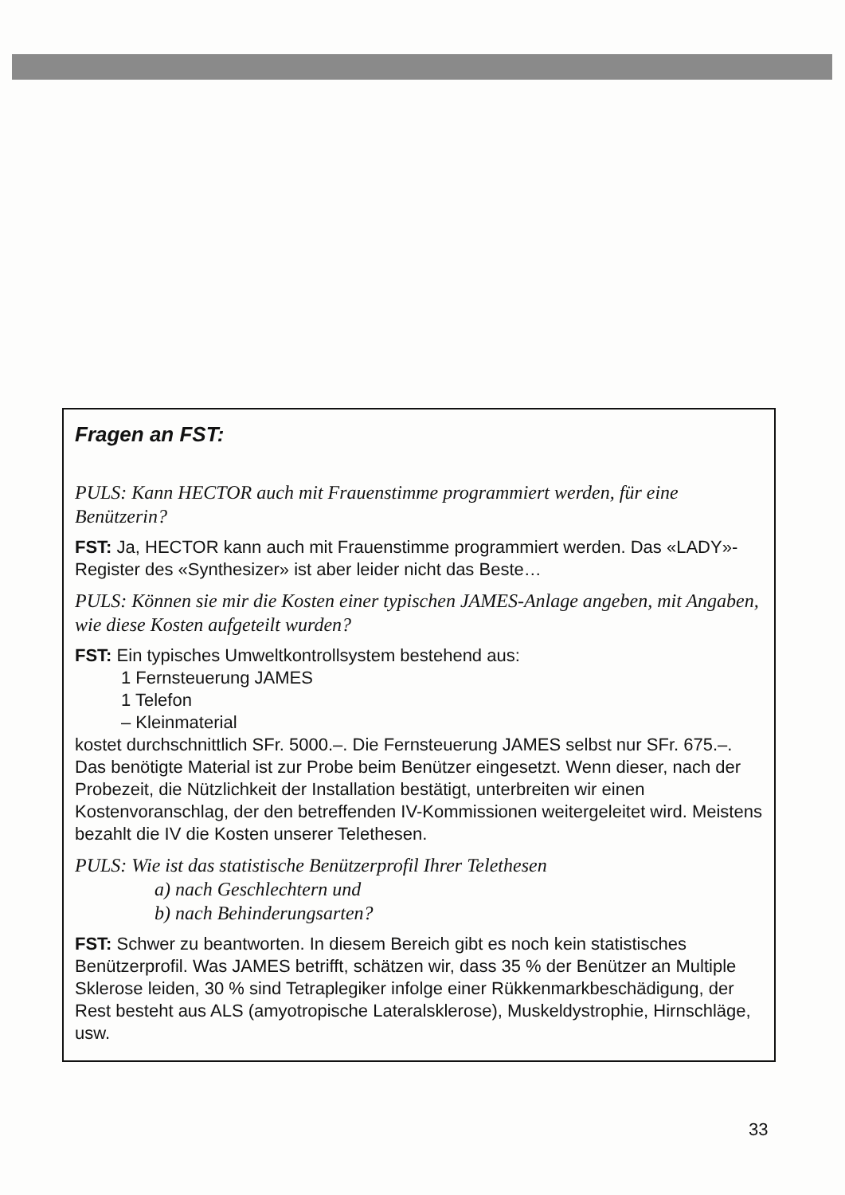Fragen an FST:
PULS: Kann HECTOR auch mit Frauenstimme programmiert werden, für eine Benützerin?
FST: Ja, HECTOR kann auch mit Frauenstimme programmiert werden. Das «LADY»-Register des «Synthesizer» ist aber leider nicht das Beste…
PULS: Können sie mir die Kosten einer typischen JAMES-Anlage angeben, mit Angaben, wie diese Kosten aufgeteilt wurden?
FST: Ein typisches Umweltkontrollsystem bestehend aus:
1 Fernsteuerung JAMES
1 Telefon
– Kleinmaterial
kostet durchschnittlich SFr. 5000.–. Die Fernsteuerung JAMES selbst nur SFr. 675.–.
Das benötigte Material ist zur Probe beim Benützer eingesetzt. Wenn dieser, nach der Probezeit, die Nützlichkeit der Installation bestätigt, unterbreiten wir einen Kostenvoranschlag, der den betreffenden IV-Kommissionen weitergeleitet wird. Meistens bezahlt die IV die Kosten unserer Telethesen.
PULS: Wie ist das statistische Benützerprofil Ihrer Telethesen
a) nach Geschlechtern und
b) nach Behinderungsarten?
FST: Schwer zu beantworten. In diesem Bereich gibt es noch kein statistisches Benützerprofil. Was JAMES betrifft, schätzen wir, dass 35 % der Benützer an Multiple Sklerose leiden, 30 % sind Tetraplegiker infolge einer Rükkenmarkbeschädigung, der Rest besteht aus ALS (amyotropische Lateralsklerose), Muskeldystrophie, Hirnschläge, usw.
33